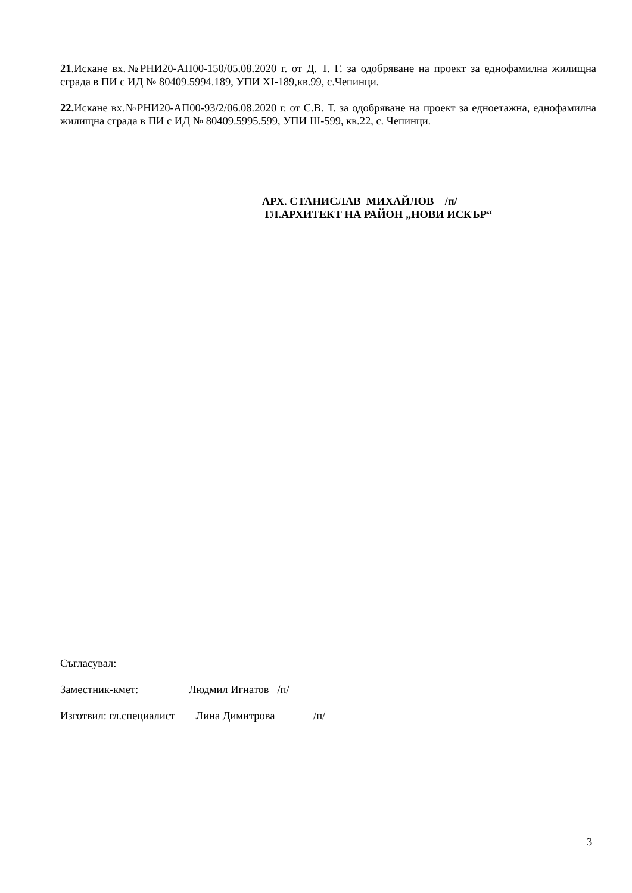21.Искане вх.№РНИ20-АП00-150/05.08.2020 г. от Д. Т. Г. за одобряване на проект за еднофамилна жилищна сграда в ПИ с ИД № 80409.5994.189, УПИ XI-189,кв.99, с.Чепинци.
22. Искане вх.№РНИ20-АП00-93/2/06.08.2020 г. от С.В. Т. за одобряване на проект за едноетажна, еднофамилна жилищна сграда в ПИ с ИД № 80409.5995.599, УПИ III-599, кв.22, с. Чепинци.
АРХ. СТАНИСЛАВ МИХАЙЛОВ /п/
ГЛ.АРХИТЕКТ НА РАЙОН „НОВИ ИСКЪР“
Съгласувал:
Заместник-кмет: Людмил Игнатов /п/
Изготвил: гл.специалист Лина Димитрова /п/
3